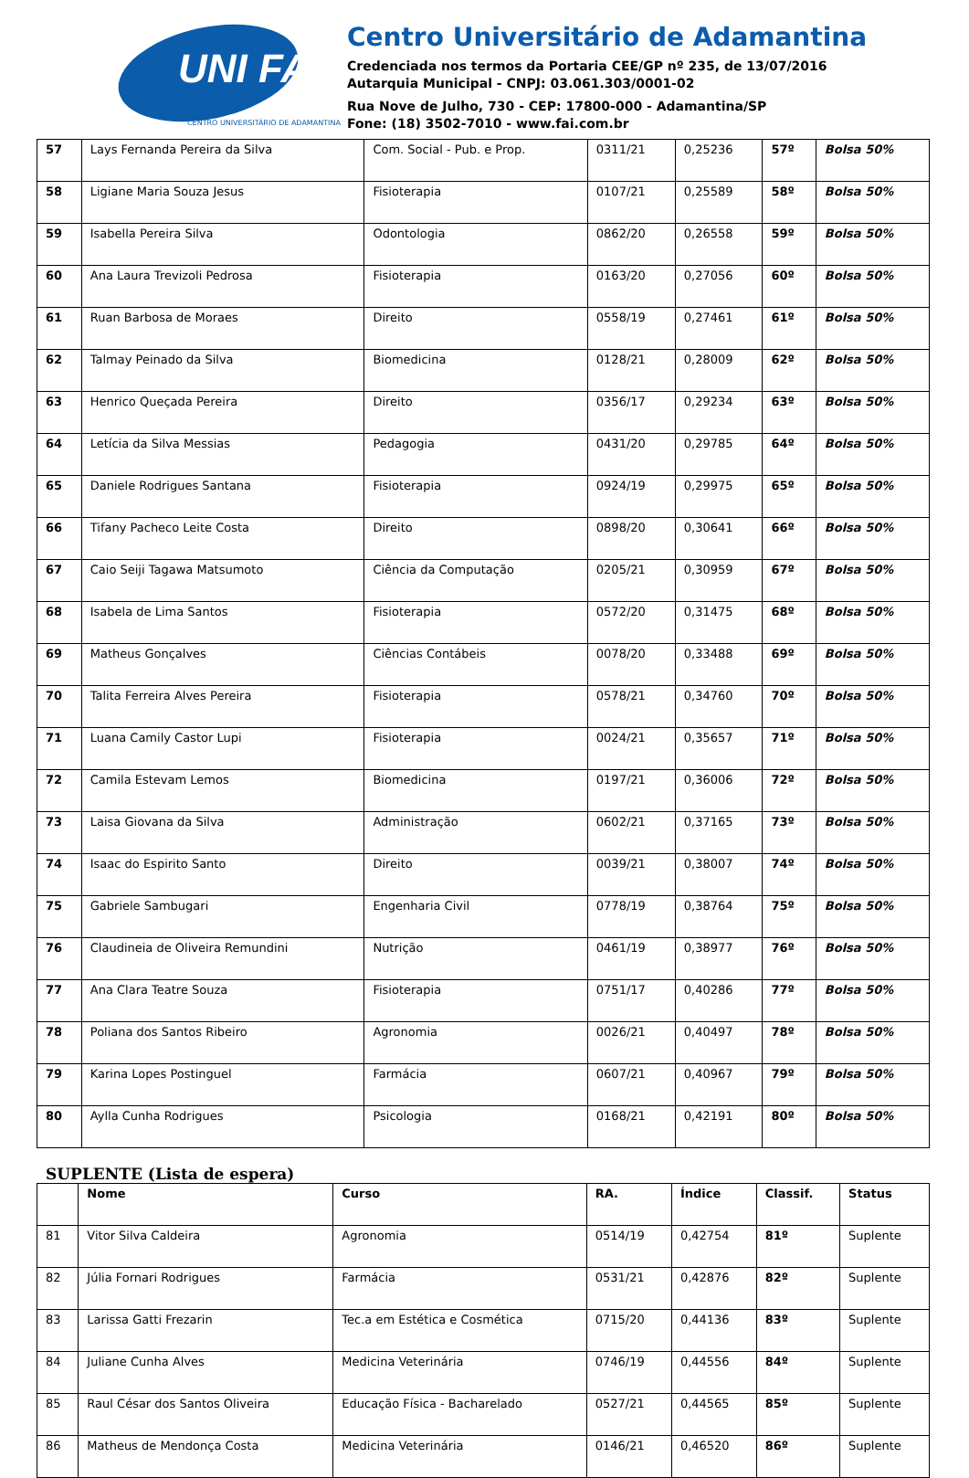UNI FAI
CENTRO UNIVERSITÁRIO DE ADAMANTINA
Centro Universitário de Adamantina
Credenciada nos termos da Portaria CEE/GP nº 235, de 13/07/2016
Autarquia Municipal - CNPJ: 03.061.303/0001-02
Rua Nove de Julho, 730 - CEP: 17800-000 - Adamantina/SP
Fone: (18) 3502-7010 - www.fai.com.br
| 57 | Lays Fernanda Pereira da Silva | Com. Social - Pub. e Prop. | 0311/21 | 0,25236 | 57º | Bolsa 50% |
| 58 | Ligiane Maria Souza Jesus | Fisioterapia | 0107/21 | 0,25589 | 58º | Bolsa 50% |
| 59 | Isabella Pereira Silva | Odontologia | 0862/20 | 0,26558 | 59º | Bolsa 50% |
| 60 | Ana Laura Trevizoli Pedrosa | Fisioterapia | 0163/20 | 0,27056 | 60º | Bolsa 50% |
| 61 | Ruan Barbosa de Moraes | Direito | 0558/19 | 0,27461 | 61º | Bolsa 50% |
| 62 | Talmay Peinado da Silva | Biomedicina | 0128/21 | 0,28009 | 62º | Bolsa 50% |
| 63 | Henrico Queçada Pereira | Direito | 0356/17 | 0,29234 | 63º | Bolsa 50% |
| 64 | Letícia da Silva Messias | Pedagogia | 0431/20 | 0,29785 | 64º | Bolsa 50% |
| 65 | Daniele Rodrigues Santana | Fisioterapia | 0924/19 | 0,29975 | 65º | Bolsa 50% |
| 66 | Tifany Pacheco Leite Costa | Direito | 0898/20 | 0,30641 | 66º | Bolsa 50% |
| 67 | Caio Seiji Tagawa Matsumoto | Ciência da Computação | 0205/21 | 0,30959 | 67º | Bolsa 50% |
| 68 | Isabela de Lima Santos | Fisioterapia | 0572/20 | 0,31475 | 68º | Bolsa 50% |
| 69 | Matheus Gonçalves | Ciências Contábeis | 0078/20 | 0,33488 | 69º | Bolsa 50% |
| 70 | Talita Ferreira Alves Pereira | Fisioterapia | 0578/21 | 0,34760 | 70º | Bolsa 50% |
| 71 | Luana Camily Castor Lupi | Fisioterapia | 0024/21 | 0,35657 | 71º | Bolsa 50% |
| 72 | Camila Estevam Lemos | Biomedicina | 0197/21 | 0,36006 | 72º | Bolsa 50% |
| 73 | Laisa Giovana da Silva | Administração | 0602/21 | 0,37165 | 73º | Bolsa 50% |
| 74 | Isaac do Espirito Santo | Direito | 0039/21 | 0,38007 | 74º | Bolsa 50% |
| 75 | Gabriele Sambugari | Engenharia Civil | 0778/19 | 0,38764 | 75º | Bolsa 50% |
| 76 | Claudineia de Oliveira Remundini | Nutrição | 0461/19 | 0,38977 | 76º | Bolsa 50% |
| 77 | Ana Clara Teatre Souza | Fisioterapia | 0751/17 | 0,40286 | 77º | Bolsa 50% |
| 78 | Poliana dos Santos Ribeiro | Agronomia | 0026/21 | 0,40497 | 78º | Bolsa 50% |
| 79 | Karina Lopes Postinguel | Farmácia | 0607/21 | 0,40967 | 79º | Bolsa 50% |
| 80 | Aylla Cunha Rodrigues | Psicologia | 0168/21 | 0,42191 | 80º | Bolsa 50% |
SUPLENTE (Lista de espera)
| | Nome | Curso | RA. | Índice | Classif. | Status |
| 81 | Vitor Silva Caldeira | Agronomia | 0514/19 | 0,42754 | 81º | Suplente |
| 82 | Júlia Fornari Rodrigues | Farmácia | 0531/21 | 0,42876 | 82º | Suplente |
| 83 | Larissa Gatti Frezarin | Tec.a em Estética e Cosmética | 0715/20 | 0,44136 | 83º | Suplente |
| 84 | Juliane Cunha Alves | Medicina Veterinária | 0746/19 | 0,44556 | 84º | Suplente |
| 85 | Raul César dos Santos Oliveira | Educação Física - Bacharelado | 0527/21 | 0,44565 | 85º | Suplente |
| 86 | Matheus de Mendonça Costa | Medicina Veterinária | 0146/21 | 0,46520 | 86º | Suplente |